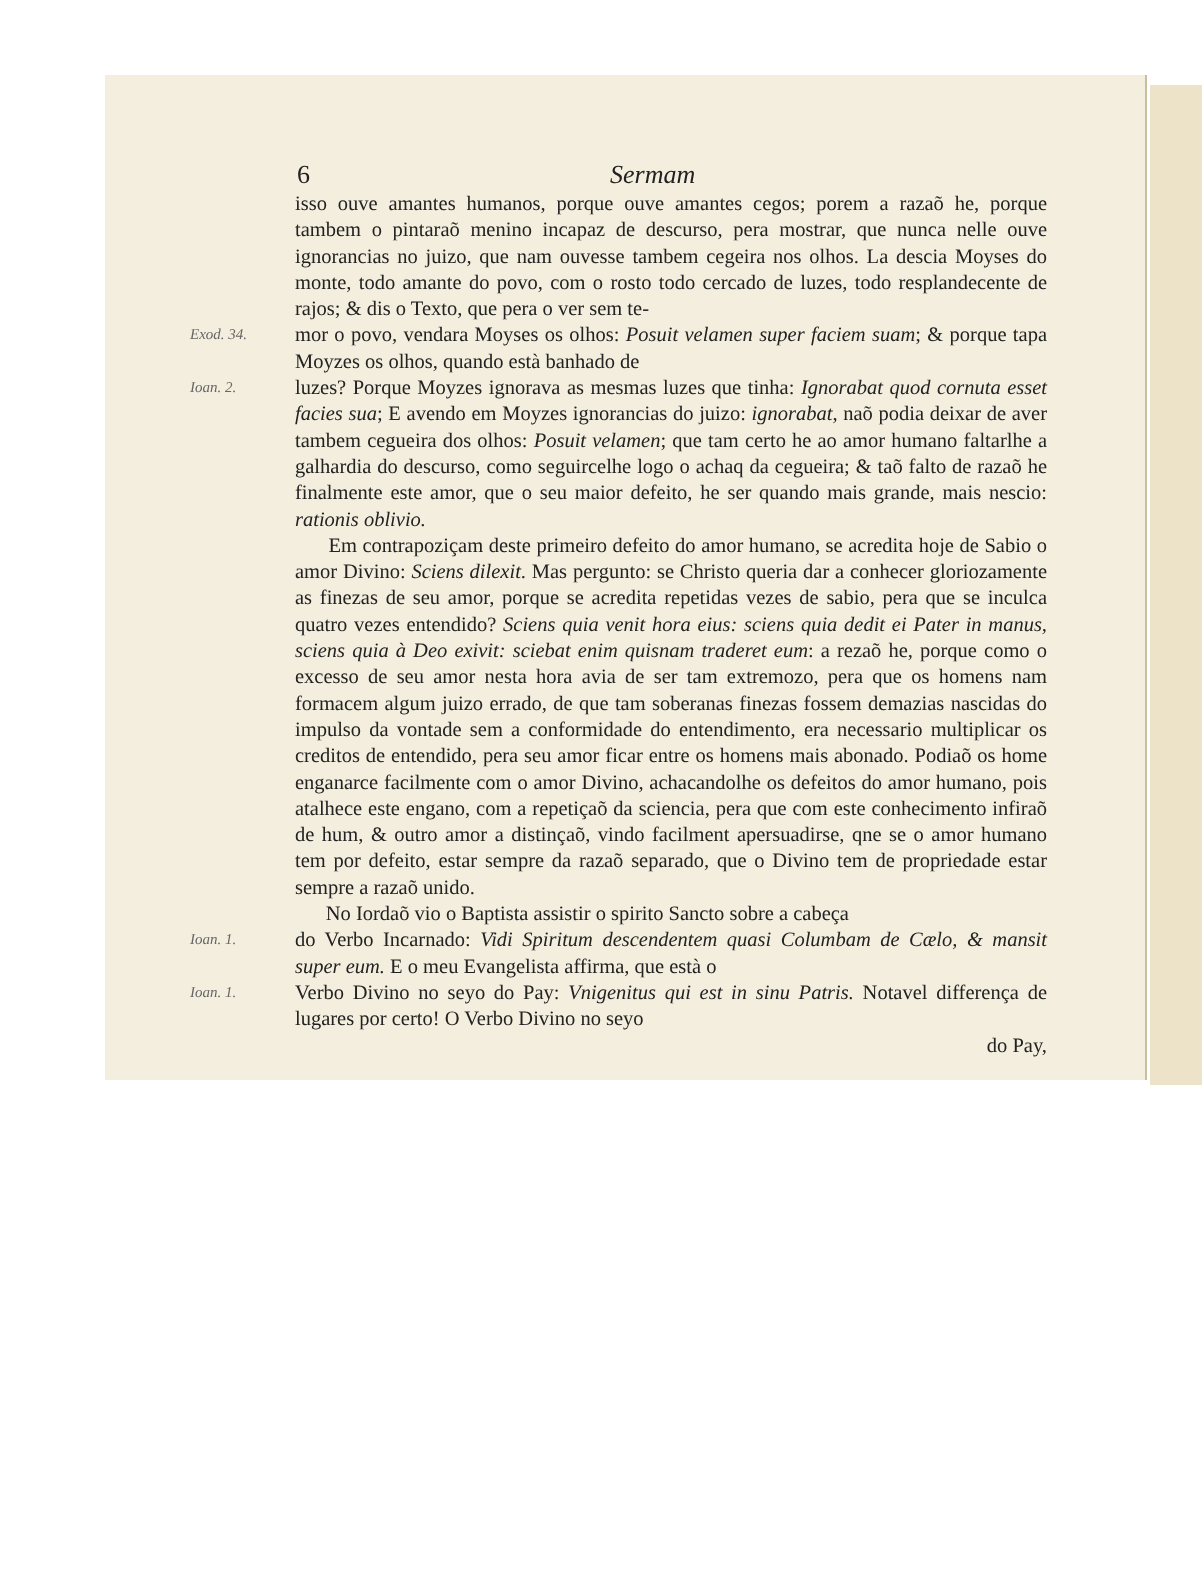6 Sermam
isso ouve amantes humanos, porque ouve amantes cegos; porem a razaõ he, porque tambem o pintaraõ menino incapaz de descurso, pera mostrar, que nunca nelle ouve ignorancias no juizo, que nam ouvesse tambem cegeira nos olhos. La descia Moyses do monte, todo amante do povo, com o rosto todo cercado de luzes, todo resplandecente de rajos; & dis o Texto, que pera o ver sem te-
Exod. 34.
mor o povo, vendara Moyses os olhos: Posuit velamen super faciem suam; & porque tapa Moyzes os olhos, quando està banhado de
Ioan. 2.
luzes? Porque Moyzes ignorava as mesmas luzes que tinha: Ignorabat quod cornuta esset facies sua; E avendo em Moyzes ignorancias do juizo: ignorabat, naõ podia deixar de aver tambem cegueira dos olhos: Posuit velamen; que tam certo he ao amor humano faltarlhe a galhardia do descurso, como seguircelhe logo o achaq da cegueira; & taõ falto de razaõ he finalmente este amor, que o seu maior defeito, he ser quando mais grande, mais nescio: rationis oblivio.
Em contrapoziçam deste primeiro defeito do amor humano, se acredita hoje de Sabio o amor Divino: Sciens dilexit. Mas pergunto: se Christo queria dar a conhecer gloriozamente as finezas de seu amor, porque se acredita repetidas vezes de sabio, pera que se inculca quatro vezes entendido? Sciens quia venit hora eius: sciens quia dedit ei Pater in manus, sciens quia à Deo exivit: sciebat enim quisnam traderet eum: a rezaõ he, porque como o excesso de seu amor nesta hora avia de ser tam extremozo, pera que os homens nam formacem algum juizo errado, de que tam soberanas finezas fossem demazias nascidas do impulso da vontade sem a conformidade do entendimento, era necessario multiplicar os creditos de entendido, pera seu amor ficar entre os homens mais abonado. Podiaõ os home enganarce facilmente com o amor Divino, achacandolhe os defeitos do amor humano, pois atalhece este engano, com a repetiçaõ da sciencia, pera que com este conhecimento infiraõ de hum, & outro amor a distinçaõ, vindo facilment apersuadirse, qne se o amor humano tem por defeito, estar sempre da razaõ separado, que o Divino tem de propriedade estar sempre a razaõ unido.
No Iordaõ vio o Baptista assistir o spirito Sancto sobre a cabeça
Ioan. 1.
do Verbo Incarnado: Vidi Spiritum descendentem quasi Columbam de Cælo, & mansit super eum. E o meu Evangelista affirma, que està o
Ioan. 1.
Verbo Divino no seyo do Pay: Vnigenitus qui est in sinu Patris. Notavel differença de lugares por certo! O Verbo Divino no seyo
do Pay,